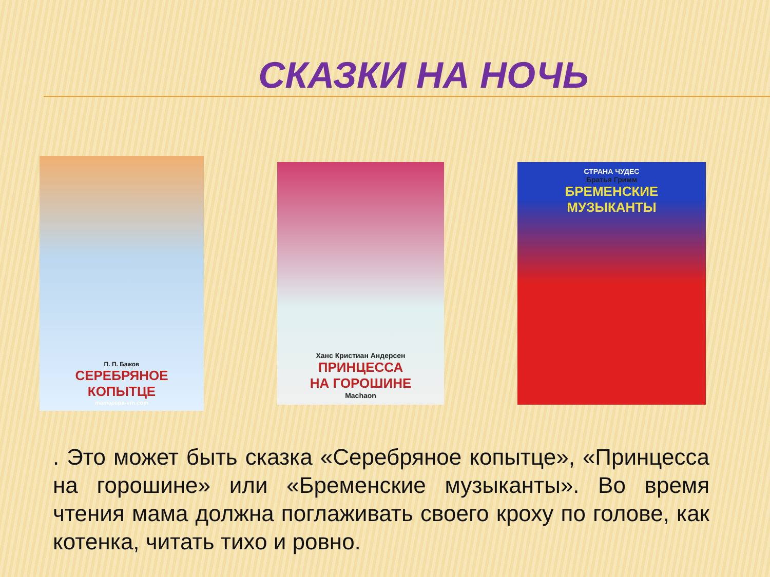СКАЗКИ НА НОЧЬ
П. П. Бажов
СЕРЕБРЯНОЕ
КОПЫТЦЕ
mamapapa-vrn.com
Ханс Кристиан Андерсен
ПРИНЦЕССА
НА ГОРОШИНЕ
Machaon
СТРАНА ЧУДЕС
Братья Гримм
БРЕМЕНСКИЕ
МУЗЫКАНТЫ
. Это может быть сказка «Серебряное копытце», «Принцесса на горошине» или «Бременские музыканты». Во время чтения мама должна поглаживать своего кроху по голове, как котенка, читать тихо и ровно.